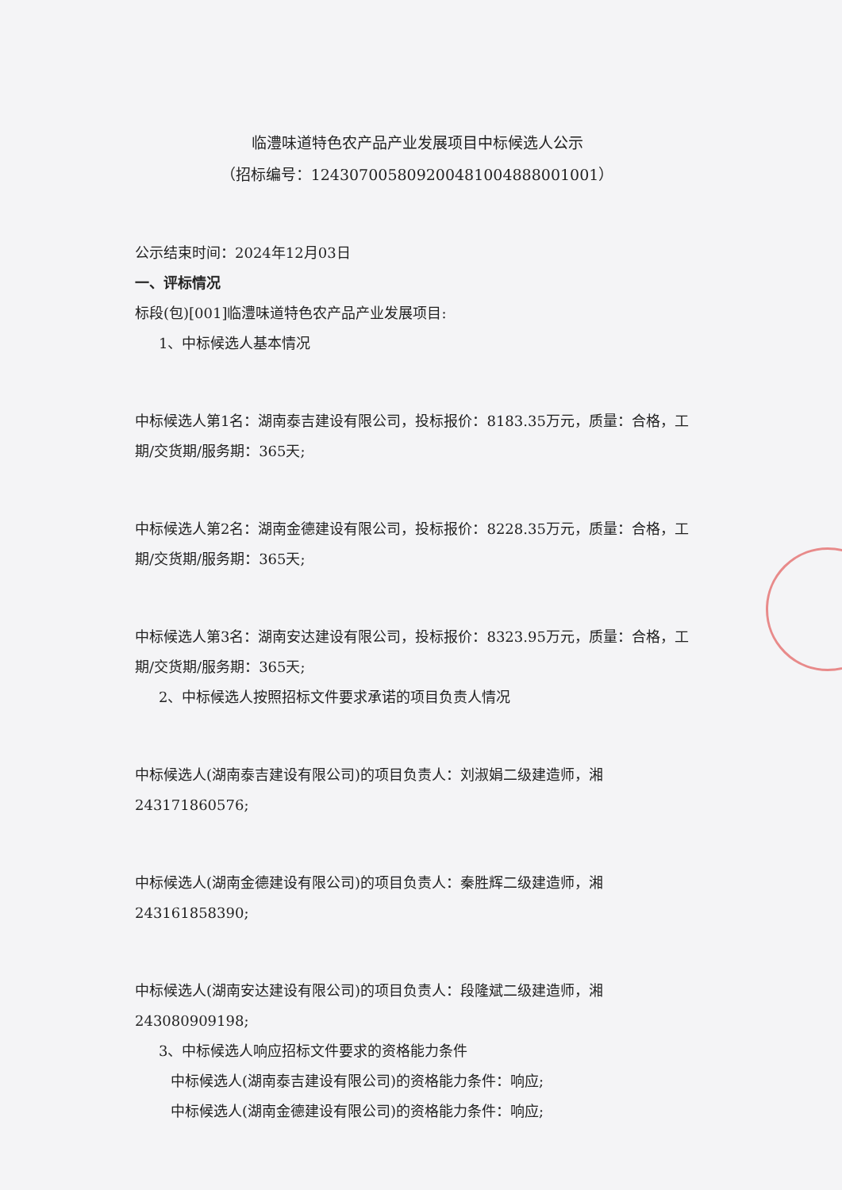临澧味道特色农产品产业发展项目中标候选人公示
（招标编号：124307005809200481004888001001）
公示结束时间：2024年12月03日
一、评标情况
标段(包)[001]临澧味道特色农产品产业发展项目:
1、中标候选人基本情况
中标候选人第1名：湖南泰吉建设有限公司，投标报价：8183.35万元，质量：合格，工期/交货期/服务期：365天;
中标候选人第2名：湖南金德建设有限公司，投标报价：8228.35万元，质量：合格，工期/交货期/服务期：365天;
中标候选人第3名：湖南安达建设有限公司，投标报价：8323.95万元，质量：合格，工期/交货期/服务期：365天;
2、中标候选人按照招标文件要求承诺的项目负责人情况
中标候选人(湖南泰吉建设有限公司)的项目负责人：刘淑娟二级建造师，湘243171860576;
中标候选人(湖南金德建设有限公司)的项目负责人：秦胜辉二级建造师，湘243161858390;
中标候选人(湖南安达建设有限公司)的项目负责人：段隆斌二级建造师，湘243080909198;
3、中标候选人响应招标文件要求的资格能力条件
中标候选人(湖南泰吉建设有限公司)的资格能力条件：响应;
中标候选人(湖南金德建设有限公司)的资格能力条件：响应;